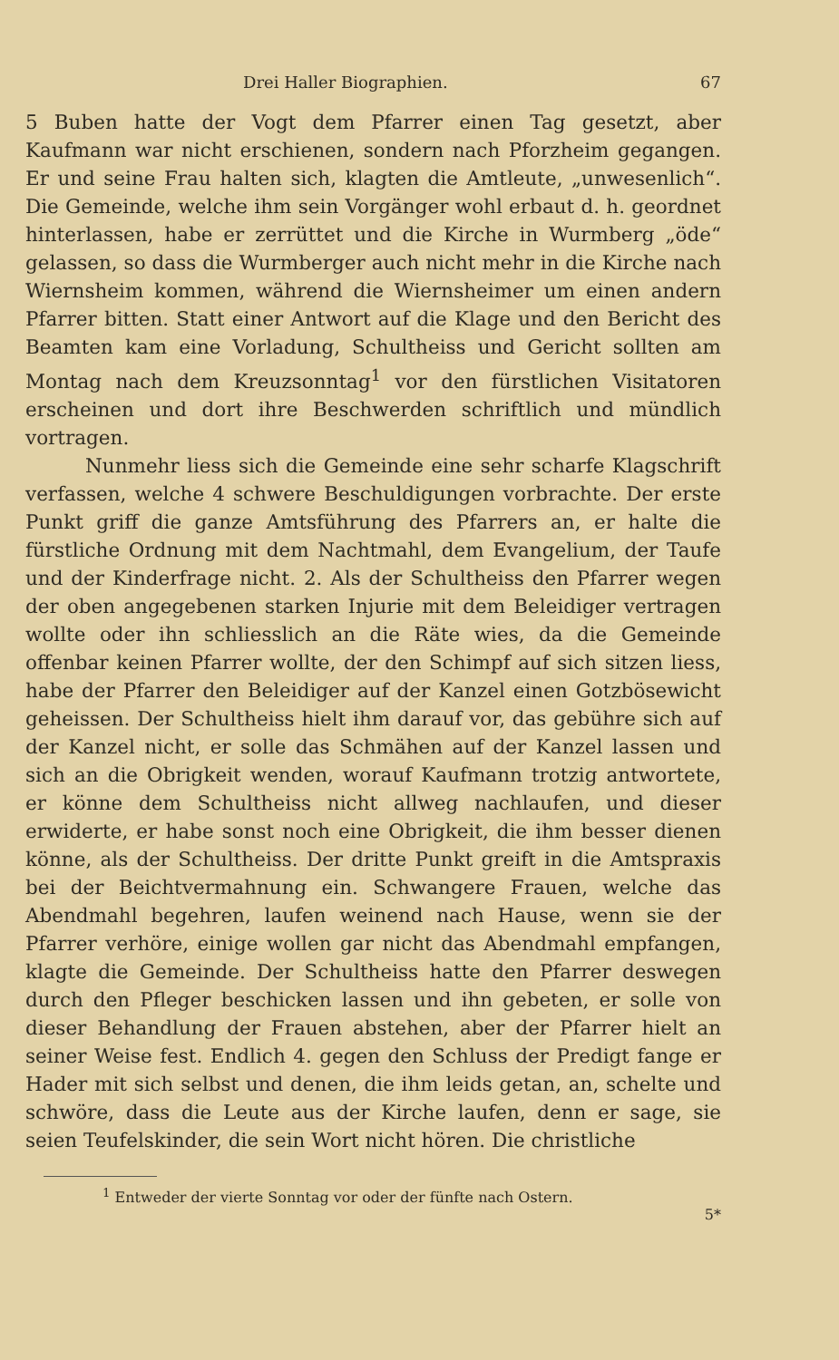Drei Haller Biographien. 67
5 Buben hatte der Vogt dem Pfarrer einen Tag gesetzt, aber Kaufmann war nicht erschienen, sondern nach Pforzheim gegangen. Er und seine Frau halten sich, klagten die Amtleute, „unwesenlich“. Die Gemeinde, welche ihm sein Vorgänger wohl erbaut d. h. geordnet hinterlassen, habe er zerrüttet und die Kirche in Wurmberg „öde“ gelassen, so dass die Wurmberger auch nicht mehr in die Kirche nach Wiernsheim kommen, während die Wiernsheimer um einen andern Pfarrer bitten. Statt einer Antwort auf die Klage und den Bericht des Beamten kam eine Vorladung, Schultheiss und Gericht sollten am Montag nach dem Kreuzsonntag<sup>1</sup> vor den fürstlichen Visitatoren erscheinen und dort ihre Beschwerden schriftlich und mündlich vortragen.
Nunmehr liess sich die Gemeinde eine sehr scharfe Klagschrift verfassen, welche 4 schwere Beschuldigungen vorbrachte. Der erste Punkt griff die ganze Amtsführung des Pfarrers an, er halte die fürstliche Ordnung mit dem Nachtmahl, dem Evangelium, der Taufe und der Kinderfrage nicht. 2. Als der Schultheiss den Pfarrer wegen der oben angegebenen starken Injurie mit dem Beleidiger vertragen wollte oder ihn schliesslich an die Räte wies, da die Gemeinde offenbar keinen Pfarrer wollte, der den Schimpf auf sich sitzen liess, habe der Pfarrer den Beleidiger auf der Kanzel einen Gotzbösewicht geheissen. Der Schultheiss hielt ihm darauf vor, das gebühre sich auf der Kanzel nicht, er solle das Schmähen auf der Kanzel lassen und sich an die Obrigkeit wenden, worauf Kaufmann trotzig antwortete, er könne dem Schultheiss nicht allweg nachlaufen, und dieser erwiderte, er habe sonst noch eine Obrigkeit, die ihm besser dienen könne, als der Schultheiss. Der dritte Punkt greift in die Amtspraxis bei der Beichtvermahnung ein. Schwangere Frauen, welche das Abendmahl begehren, laufen weinend nach Hause, wenn sie der Pfarrer verhöre, einige wollen gar nicht das Abendmahl empfangen, klagte die Gemeinde. Der Schultheiss hatte den Pfarrer deswegen durch den Pfleger beschicken lassen und ihn gebeten, er solle von dieser Behandlung der Frauen abstehen, aber der Pfarrer hielt an seiner Weise fest. Endlich 4. gegen den Schluss der Predigt fange er Hader mit sich selbst und denen, die ihm leids getan, an, schelte und schwöre, dass die Leute aus der Kirche laufen, denn er sage, sie seien Teufelskinder, die sein Wort nicht hören. Die christliche
<sup>1</sup> Entweder der vierte Sonntag vor oder der fünfte nach Ostern.
5*